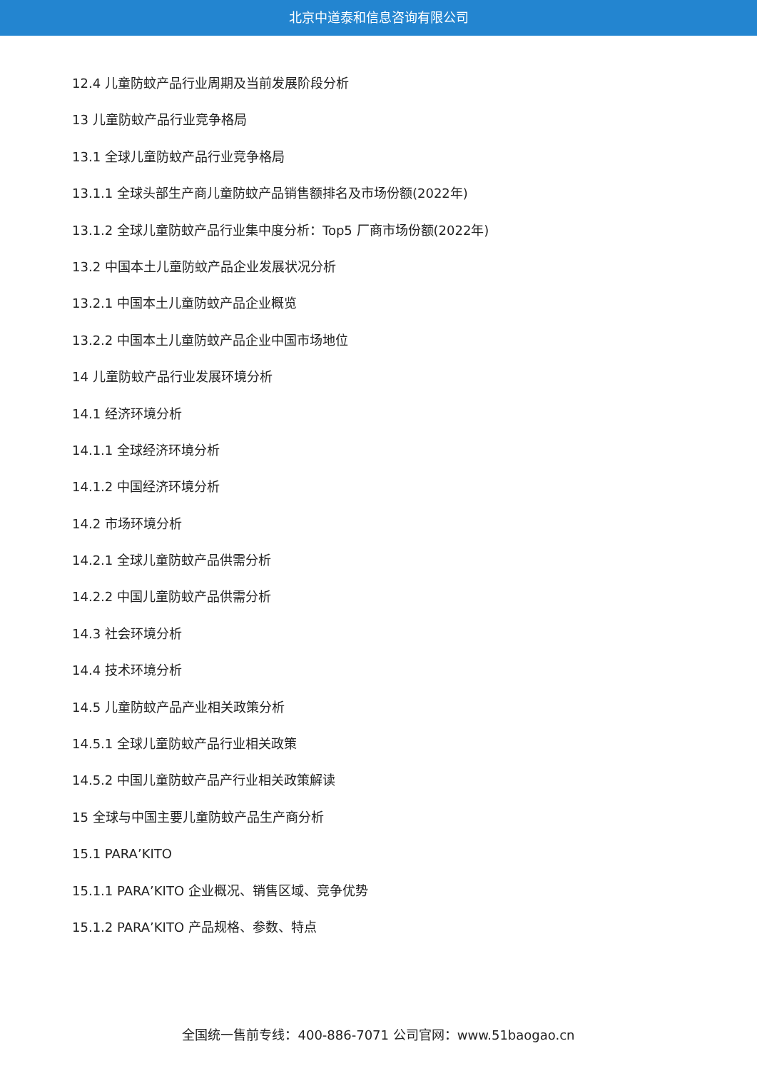北京中道泰和信息咨询有限公司
12.4 儿童防蚊产品行业周期及当前发展阶段分析
13 儿童防蚊产品行业竞争格局
13.1 全球儿童防蚊产品行业竞争格局
13.1.1 全球头部生产商儿童防蚊产品销售额排名及市场份额(2022年)
13.1.2 全球儿童防蚊产品行业集中度分析：Top5 厂商市场份额(2022年)
13.2 中国本土儿童防蚊产品企业发展状况分析
13.2.1 中国本土儿童防蚊产品企业概览
13.2.2 中国本土儿童防蚊产品企业中国市场地位
14 儿童防蚊产品行业发展环境分析
14.1 经济环境分析
14.1.1 全球经济环境分析
14.1.2 中国经济环境分析
14.2 市场环境分析
14.2.1 全球儿童防蚊产品供需分析
14.2.2 中国儿童防蚊产品供需分析
14.3 社会环境分析
14.4 技术环境分析
14.5 儿童防蚊产品产业相关政策分析
14.5.1 全球儿童防蚊产品行业相关政策
14.5.2 中国儿童防蚊产品产行业相关政策解读
15 全球与中国主要儿童防蚊产品生产商分析
15.1 PARA’KITO
15.1.1 PARA’KITO 企业概况、销售区域、竞争优势
15.1.2 PARA’KITO 产品规格、参数、特点
全国统一售前专线：400-886-7071 公司官网：www.51baogao.cn